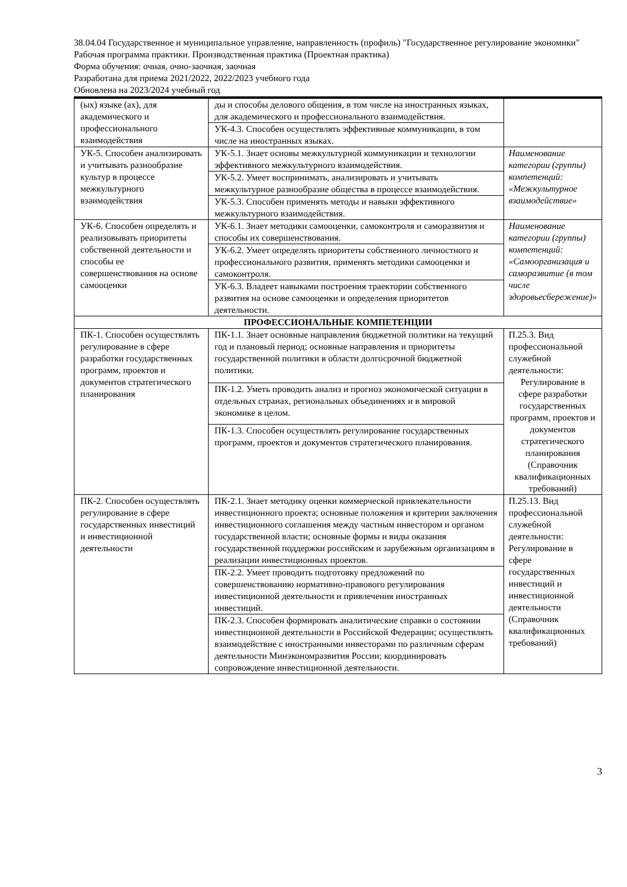38.04.04 Государственное и муниципальное управление, направленность (профиль) "Государственное регулирование экономики"
Рабочая программа практики. Производственная практика (Проектная практика)
Форма обучения: очная, очно-заочная, заочная
Разработана для приема 2021/2022, 2022/2023 учебного года
Обновлена на 2023/2024 учебный год
| (ых) языке (ах), для академического и профессионального взаимодействия | ды и способы делового общения, в том числе на иностранных языках, для академического и профессионального взаимодействия. | |
| | УК-4.3. Способен осуществлять эффективные коммуникации, в том числе на иностранных языках. | |
| УК-5. Способен анализировать и учитывать разнообразие культур в процессе межкультурного взаимодействия | УК-5.1. Знает основы межкультурной коммуникации и технологии эффективного межкультурного взаимодействия. | Наименование категории (группы) компетенций: «Межкультурное взаимодействие» |
| | УК-5.2. Умеет воспринимать, анализировать и учитывать межкультурное разнообразие общества в процессе взаимодействия. | |
| | УК-5.3. Способен применять методы и навыки эффективного межкультурного взаимодействия. | |
| УК-6. Способен определять и реализовывать приоритеты собственной деятельности и способы ее совершенствования на основе самооценки | УК-6.1. Знает методики самооценки, самоконтроля и саморазвития и способы их совершенствования. | Наименование категории (группы) компетенций: «Самоорганизация и саморазвитие (в том числе здоровьесбережение)» |
| | УК-6.2. Умеет определять приоритеты собственного личностного и профессионального развития, применять методики самооценки и самоконтроля. | |
| | УК-6.3. Владеет навыками построения траектории собственного развития на основе самооценки и определения приоритетов деятельности. | |
| ПРОФЕССИОНАЛЬНЫЕ КОМПЕТЕНЦИИ | | |
| ПК-1. Способен осуществлять регулирование в сфере разработки государственных программ, проектов и документов стратегического планирования | ПК-1.1. Знает основные направления бюджетной политики на текущий год и плановый период; основные направления и приоритеты государственной политики в области долгосрочной бюджетной политики. | П.25.3. Вид профессиональной служебной деятельности: Регулирование в сфере разработки государственных программ, проектов и документов стратегического планирования (Справочник квалификационных требований) |
| | ПК-1.2. Уметь проводить анализ и прогноз экономической ситуации в отдельных странах, региональных объединениях и в мировой экономике в целом. | |
| | ПК-1.3. Способен осуществлять регулирование государственных программ, проектов и документов стратегического планирования. | |
| ПК-2. Способен осуществлять регулирование в сфере государственных инвестиций и инвестиционной деятельности | ПК-2.1. Знает методику оценки коммерческой привлекательности инвестиционного проекта; основные положения и критерии заключения инвестиционного соглашения между частным инвестором и органом государственной власти; основные формы и виды оказания государственной поддержки российским и зарубежным организациям в реализации инвестиционных проектов. | П.25.13. Вид профессиональной служебной деятельности: Регулирование в сфере государственных инвестиций и инвестиционной деятельности (Справочник квалификационных требований) |
| | ПК-2.2. Умеет проводить подготовку предложений по совершенствованию нормативно-правового регулирования инвестиционной деятельности и привлечения иностранных инвестиций. | |
| | ПК-2.3. Способен формировать аналитические справки о состоянии инвестиционной деятельности в Российской Федерации; осуществлять взаимодействие с иностранными инвесторами по различным сферам деятельности Минэкономразвития России; координировать сопровождение инвестиционной деятельности. | |
3